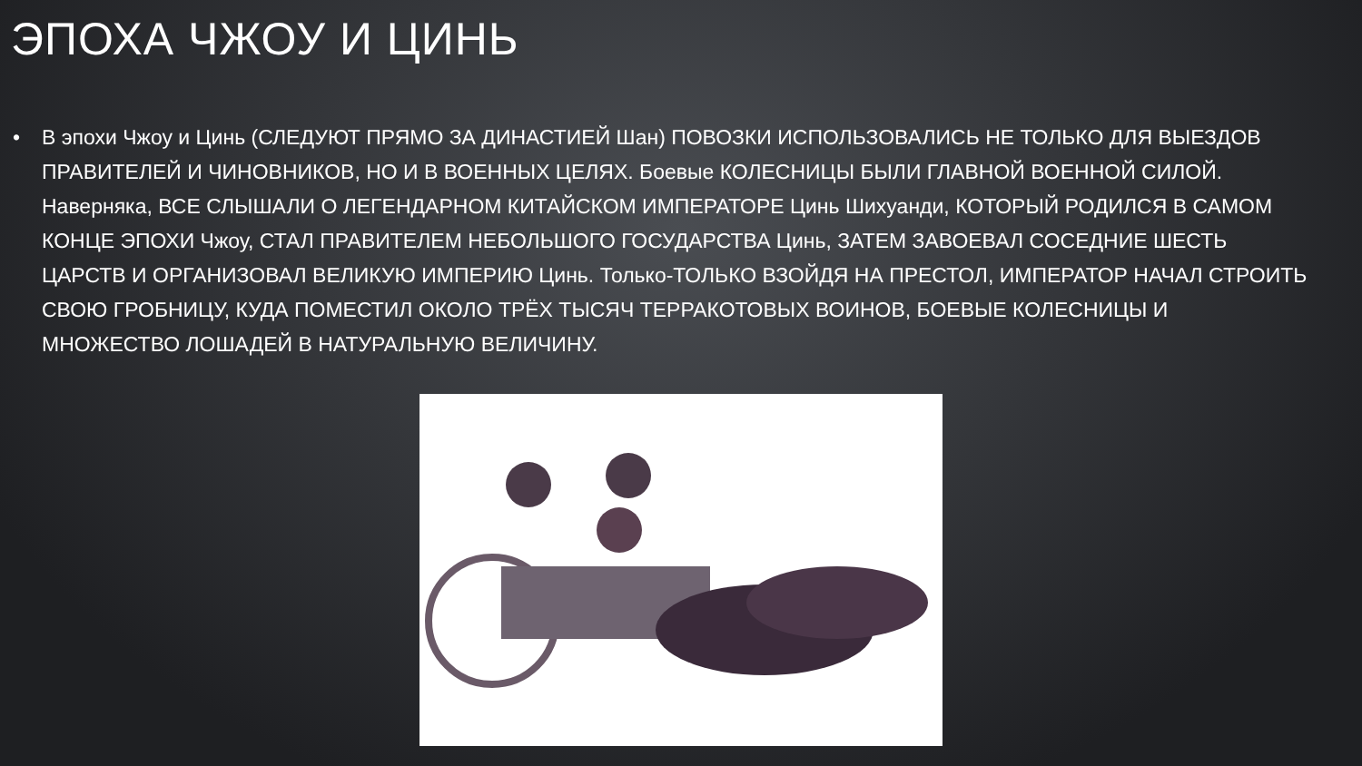ЭПОХА ЧЖОУ И ЦИНЬ
• В эпохи Чжоу и Цинь (СЛЕДУЮТ ПРЯМО ЗА ДИНАСТИЕЙ Шан) ПОВОЗКИ ИСПОЛЬЗОВАЛИСЬ НЕ ТОЛЬКО ДЛЯ ВЫЕЗДОВ ПРАВИТЕЛЕЙ И ЧИНОВНИКОВ, НО И В ВОЕННЫХ ЦЕЛЯХ. Боевые КОЛЕСНИЦЫ БЫЛИ ГЛАВНОЙ ВОЕННОЙ СИЛОЙ. Наверняка, ВСЕ СЛЫШАЛИ О ЛЕГЕНДАРНОМ КИТАЙСКОМ ИМПЕРАТОРЕ Цинь Шихуанди, КОТОРЫЙ РОДИЛСЯ В САМОМ КОНЦЕ ЭПОХИ Чжоу, СТАЛ ПРАВИТЕЛЕМ НЕБОЛЬШОГО ГОСУДАРСТВА Цинь, ЗАТЕМ ЗАВОЕВАЛ СОСЕДНИЕ ШЕСТЬ ЦАРСТВ И ОРГАНИЗОВАЛ ВЕЛИКУЮ ИМПЕРИЮ Цинь. Только-ТОЛЬКО ВЗОЙДЯ НА ПРЕСТОЛ, ИМПЕРАТОР НАЧАЛ СТРОИТЬ СВОЮ ГРОБНИЦУ, КУДА ПОМЕСТИЛ ОКОЛО ТРЁХ ТЫСЯЧ ТЕРРАКОТОВЫХ ВОИНОВ, БОЕВЫЕ КОЛЕСНИЦЫ И МНОЖЕСТВО ЛОШАДЕЙ В НАТУРАЛЬНУЮ ВЕЛИЧИНУ.